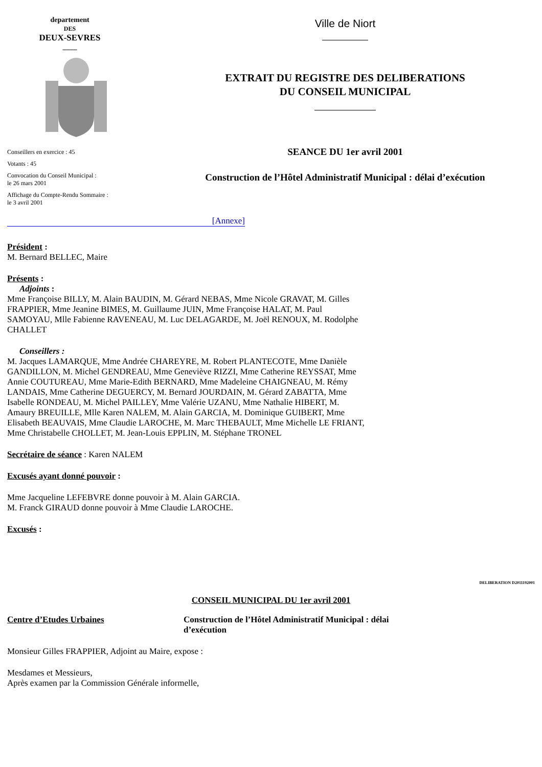departement
DES
DEUX-SEVRES
____
Conseillers en exercice : 45
Votants : 45
Convocation du Conseil Municipal :
le 26 mars 2001
Affichage du Compte-Rendu Sommaire :
le 3 avril 2001
Ville de Niort
EXTRAIT DU REGISTRE DES DELIBERATIONS
DU CONSEIL MUNICIPAL
SEANCE DU 1er avril 2001
Construction de l’Hôtel Administratif Municipal : délai d’exécution
[Annexe]
Président :
M. Bernard BELLEC, Maire
Présents :
Adjoints :
Mme Françoise BILLY, M. Alain BAUDIN, M. Gérard NEBAS, Mme Nicole GRAVAT, M. Gilles FRAPPIER, Mme Jeanine BIMES, M. Guillaume JUIN, Mme Françoise HALAT, M. Paul SAMOYAU, Mlle Fabienne RAVENEAU, M. Luc DELAGARDE, M. Joël RENOUX, M. Rodolphe CHALLET
Conseillers :
M. Jacques LAMARQUE, Mme Andrée CHAREYRE, M. Robert PLANTECOTE, Mme Danièle GANDILLON, M. Michel GENDREAU, Mme Geneviève RIZZI, Mme Catherine REYSSAT, Mme Annie COUTUREAU, Mme Marie-Edith BERNARD, Mme Madeleine CHAIGNEAU, M. Rémy LANDAIS, Mme Catherine DEGUERCY, M. Bernard JOURDAIN, M. Gérard ZABATTA, Mme Isabelle RONDEAU, M. Michel PAILLEY, Mme Valérie UZANU, Mme Nathalie HIBERT, M. Amaury BREUILLE, Mlle Karen NALEM, M. Alain GARCIA, M. Dominique GUIBERT, Mme Elisabeth BEAUVAIS, Mme Claudie LAROCHE, M. Marc THEBAULT, Mme Michelle LE FRIANT, Mme Christabelle CHOLLET, M. Jean-Louis EPPLIN, M. Stéphane TRONEL
Secrétaire de séance : Karen NALEM
Excusés ayant donné pouvoir :
Mme Jacqueline LEFEBVRE donne pouvoir à M. Alain GARCIA.
M. Franck GIRAUD donne pouvoir à Mme Claudie LAROCHE.
Excusés :
DELIBERATION D2011192001
CONSEIL MUNICIPAL DU 1er avril 2001
Centre d’Etudes Urbaines Construction de l’Hôtel Administratif Municipal : délai d’exécution
Monsieur Gilles FRAPPIER, Adjoint au Maire, expose :
Mesdames et Messieurs,
Après examen par la Commission Générale informelle,